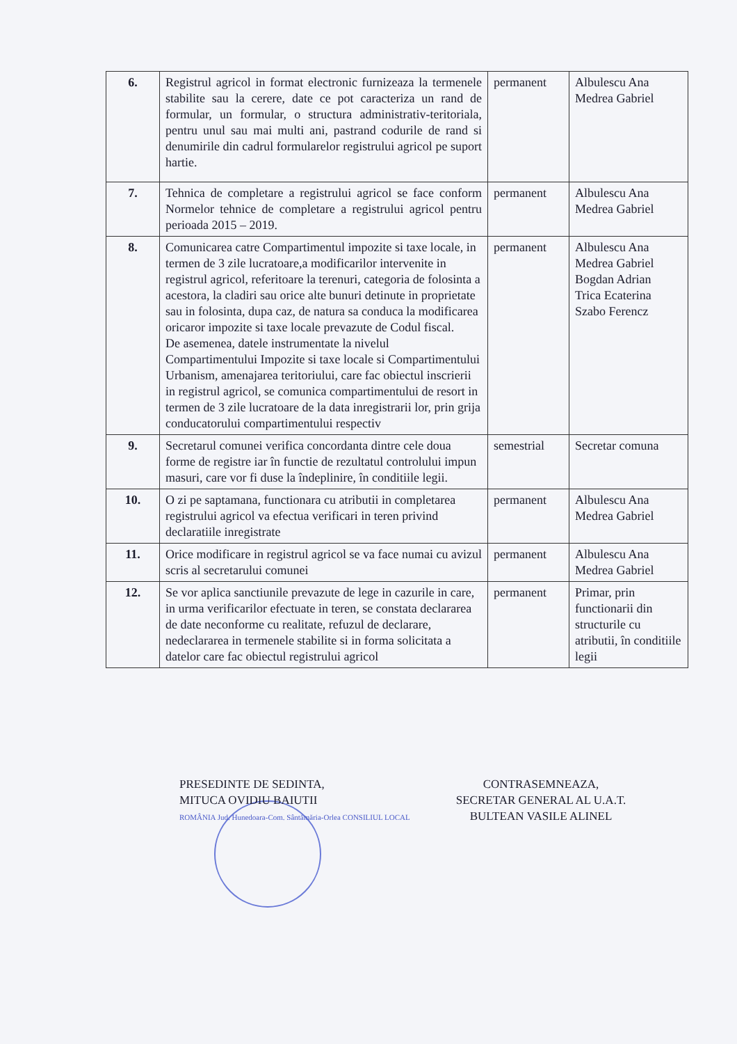| 6. | Registrul agricol in format electronic furnizeaza la termenele stabilite sau la cerere, date ce pot caracteriza un rand de formular, un formular, o structura administrativ-teritoriala, pentru unul sau mai multi ani, pastrand codurile de rand si denumirile din cadrul formularelor registrului agricol pe suport hartie. | permanent | Albulescu Ana Medrea Gabriel |
| 7. | Tehnica de completare a registrului agricol se face conform Normelor tehnice de completare a registrului agricol pentru perioada 2015 – 2019. | permanent | Albulescu Ana Medrea Gabriel |
| 8. | Comunicarea catre Compartimentul impozite si taxe locale, in termen de 3 zile lucratoare,a modificarilor intervenite in registrul agricol, referitoare la terenuri, categoria de folosinta a acestora, la cladiri sau orice alte bunuri detinute in proprietate sau in folosinta, dupa caz, de natura sa conduca la modificarea oricaror impozite si taxe locale prevazute de Codul fiscal. De asemenea, datele instrumentate la nivelul Compartimentului Impozite si taxe locale si Compartimentului Urbanism, amenajarea teritoriului, care fac obiectul inscrierii in registrul agricol, se comunica compartimentului de resort in termen de 3 zile lucratoare de la data inregistrarii lor, prin grija conducatorului compartimentului respectiv | permanent | Albulescu Ana Medrea Gabriel Bogdan Adrian Trica Ecaterina Szabo Ferencz |
| 9. | Secretarul comunei verifica concordanta dintre cele doua forme de registre iar în functie de rezultatul controlului impun masuri, care vor fi duse la îndeplinire, în conditiile legii. | semestrial | Secretar comuna |
| 10. | O zi pe saptamana, functionara cu atributii in completarea registrului agricol va efectua verificari in teren privind declaratiile inregistrate | permanent | Albulescu Ana Medrea Gabriel |
| 11. | Orice modificare in registrul agricol se va face numai cu avizul scris al secretarului comunei | permanent | Albulescu Ana Medrea Gabriel |
| 12. | Se vor aplica sanctiunile prevazute de lege in cazurile in care, in urma verificarilor efectuate in teren, se constata declararea de date neconforme cu realitate, refuzul de declarare, nedeclararea in termenele stabilite si in forma solicitata a datelor care fac obiectul registrului agricol | permanent | Primar, prin functionarii din structurile cu atributii, în conditiile legii |
PRESEDINTE DE SEDINTA,
MITUCA OVIDIU BAIUTII
ROMÂNIA Jud. Hunedoara-Com. Sântămăria-Orlea CONSILIUL LOCAL
CONTRASEMNEAZA,
SECRETAR GENERAL AL U.A.T.
BULTEAN VASILE ALINEL